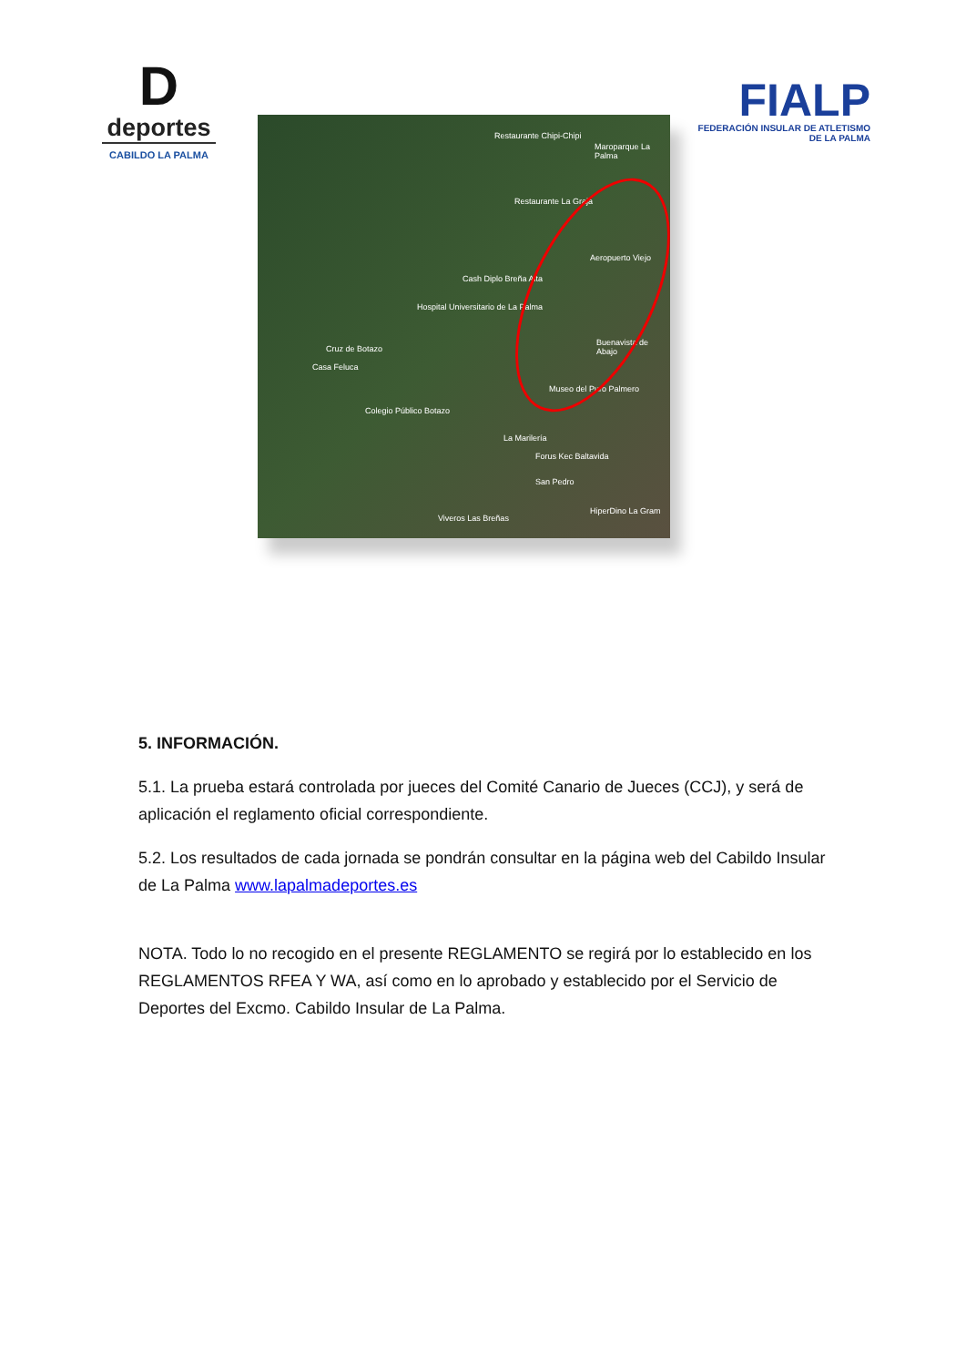D
deportes
CABILDO LA PALMA
FIALP
FEDERACIÓN INSULAR DE ATLETISMO DE LA PALMA
Restaurante Chipi-Chipi
Maroparque La Palma
Restaurante La Graja
Aeropuerto Viejo
Cash Diplo Breña Alta
Hospital Universitario de La Palma
Buenavista de Abajo
Cruz de Botazo
Casa Feluca
Museo del Puro Palmero
Colegio Público Botazo
La Marilería
Forus Kec Baltavida
San Pedro
HiperDino La Gram
Viveros Las Breñas
5. INFORMACIÓN.
5.1. La prueba estará controlada por jueces del Comité Canario de Jueces (CCJ), y será de aplicación el reglamento oficial correspondiente.
5.2. Los resultados de cada jornada se pondrán consultar en la página web del Cabildo Insular de La Palma www.lapalmadeportes.es
NOTA. Todo lo no recogido en el presente REGLAMENTO se regirá por lo establecido en los REGLAMENTOS RFEA Y WA, así como en lo aprobado y establecido por el Servicio de Deportes del Excmo. Cabildo Insular de La Palma.